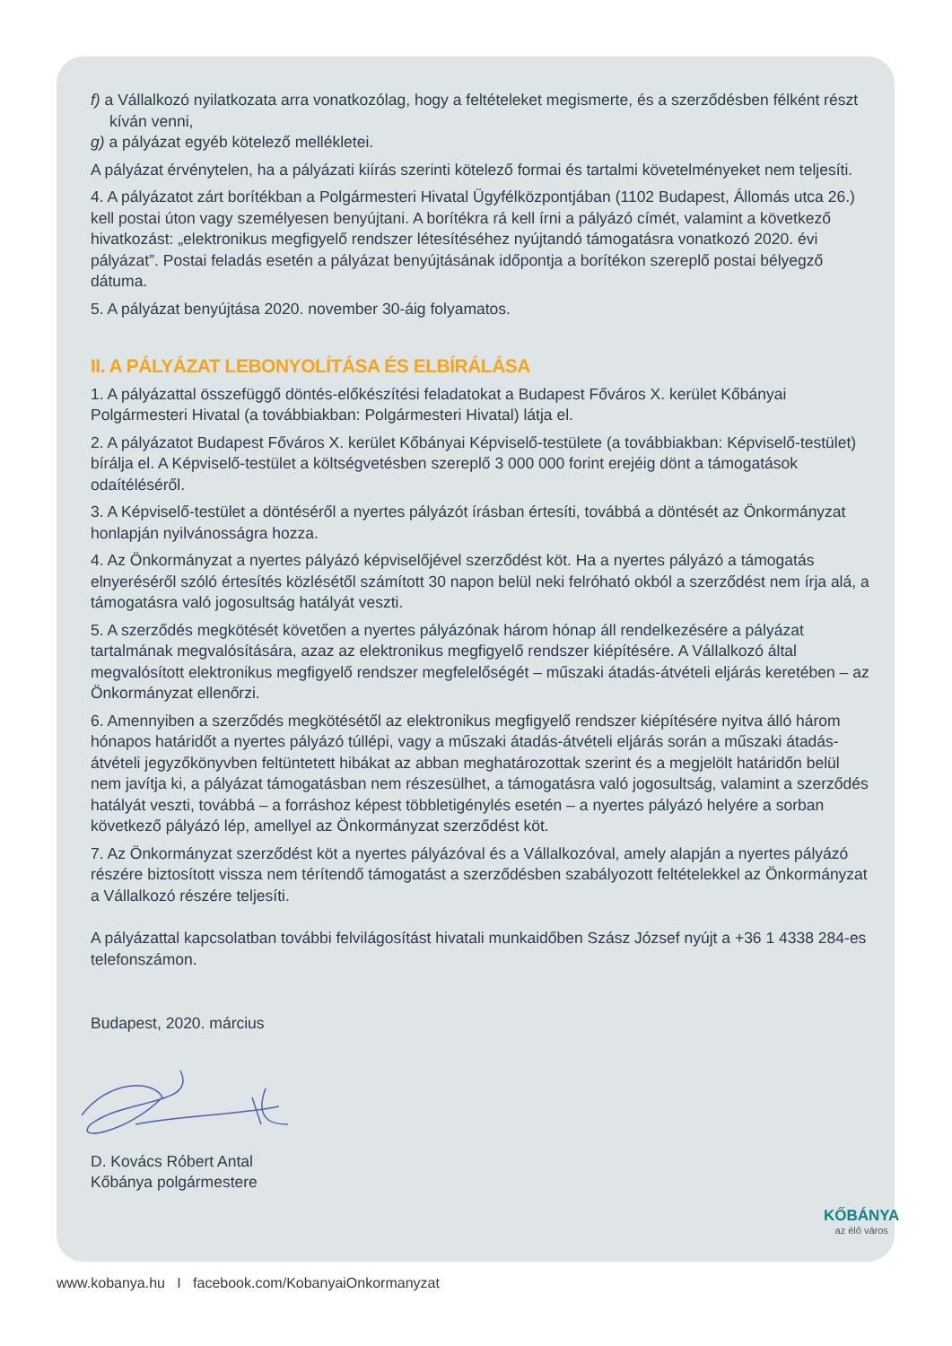f) a Vállalkozó nyilatkozata arra vonatkozólag, hogy a feltételeket megismerte, és a szerződésben félként részt kíván venni,
g) a pályázat egyéb kötelező mellékletei.
A pályázat érvénytelen, ha a pályázati kiírás szerinti kötelező formai és tartalmi követelményeket nem teljesíti.
4. A pályázatot zárt borítékban a Polgármesteri Hivatal Ügyfélközpontjában (1102 Budapest, Állomás utca 26.) kell postai úton vagy személyesen benyújtani. A borítékra rá kell írni a pályázó címét, valamint a következő hivatkozást: „elektronikus megfigyelő rendszer létesítéséhez nyújtandó támogatásra vonatkozó 2020. évi pályázat”. Postai feladás esetén a pályázat benyújtásának időpontja a borítékon szereplő postai bélyegző dátuma.
5. A pályázat benyújtása 2020. november 30-áig folyamatos.
II. A PÁLYÁZAT LEBONYOLÍTÁSA ÉS ELBÍRÁLÁSA
1. A pályázattal összefüggő döntés-előkészítési feladatokat a Budapest Főváros X. kerület Kőbányai Polgármesteri Hivatal (a továbbiakban: Polgármesteri Hivatal) látja el.
2. A pályázatot Budapest Főváros X. kerület Kőbányai Képviselő-testülete (a továbbiakban: Képviselő-testület) bírálja el. A Képviselő-testület a költségvetésben szereplő 3 000 000 forint erejéig dönt a támogatások odaítéléséről.
3. A Képviselő-testület a döntéséről a nyertes pályázót írásban értesíti, továbbá a döntését az Önkormányzat honlapján nyilvánosságra hozza.
4. Az Önkormányzat a nyertes pályázó képviselőjével szerződést köt. Ha a nyertes pályázó a támogatás elnyeréséről szóló értesítés közlésétől számított 30 napon belül neki felróható okból a szerződést nem írja alá, a támogatásra való jogosultság hatályát veszti.
5. A szerződés megkötését követően a nyertes pályázónak három hónap áll rendelkezésére a pályázat tartalmának megvalósítására, azaz az elektronikus megfigyelő rendszer kiépítésére. A Vállalkozó által megvalósított elektronikus megfigyelő rendszer megfelelőségét – műszaki átadás-átvételi eljárás keretében – az Önkormányzat ellenőrzi.
6. Amennyiben a szerződés megkötésétől az elektronikus megfigyelő rendszer kiépítésére nyitva álló három hónapos határidőt a nyertes pályázó túllépi, vagy a műszaki átadás-átvételi eljárás során a műszaki átadás-átvételi jegyzőkönyvben feltüntetett hibákat az abban meghatározottak szerint és a megjelölt határidőn belül nem javítja ki, a pályázat támogatásban nem részesülhet, a támogatásra való jogosultság, valamint a szerződés hatályát veszti, továbbá – a forráshoz képest többletigénylés esetén – a nyertes pályázó helyére a sorban következő pályázó lép, amellyel az Önkormányzat szerződést köt.
7. Az Önkormányzat szerződést köt a nyertes pályázóval és a Vállalkozóval, amely alapján a nyertes pályázó részére biztosított vissza nem térítendő támogatást a szerződésben szabályozott feltételekkel az Önkormányzat a Vállalkozó részére teljesíti.
A pályázattal kapcsolatban további felvilágosítást hivatali munkaidőben Szász József nyújt a +36 1 4338 284-es telefonszámon.
Budapest, 2020. március
D. Kovács Róbert Antal
Kőbánya polgármestere
www.kobanya.hu I facebook.com/KobanyaiOnkormanyzat
KŐBÁNYA
az élő város